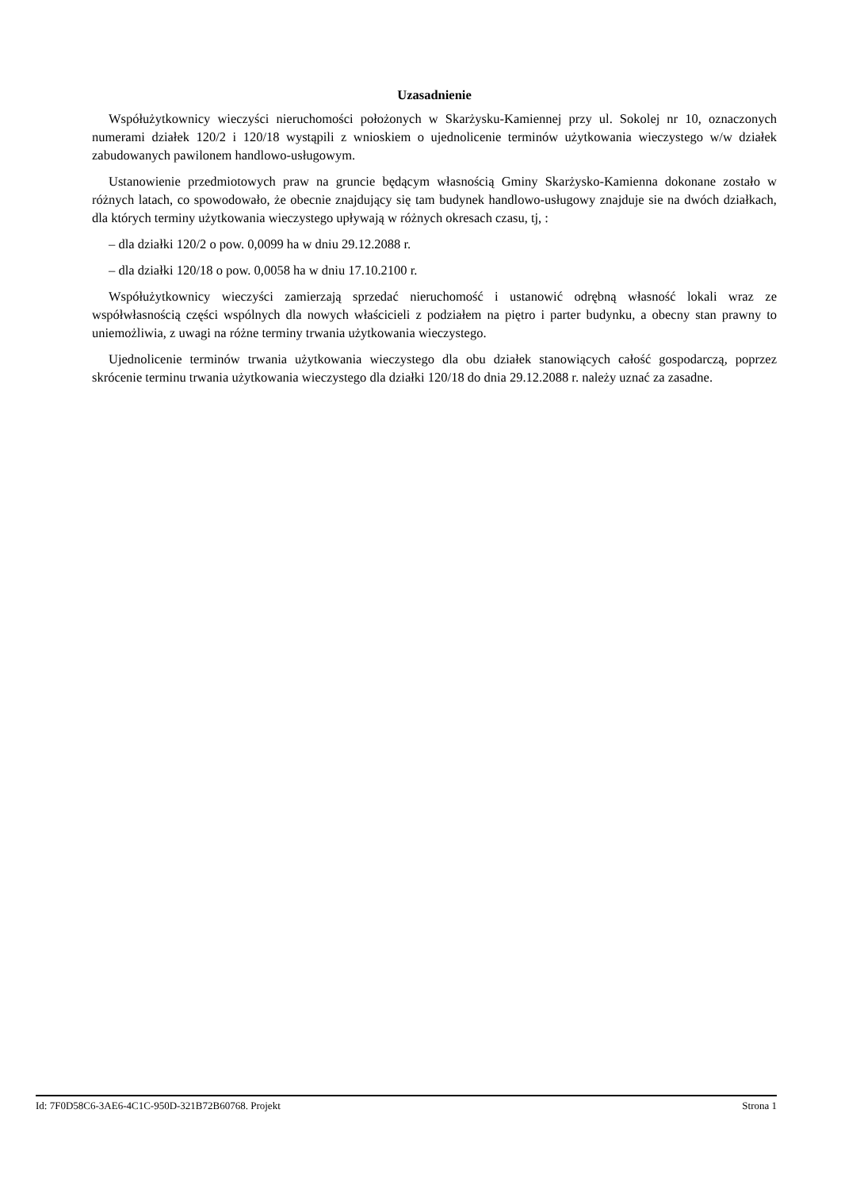Uzasadnienie
Współużytkownicy wieczyści nieruchomości położonych w Skarżysku-Kamiennej przy ul. Sokolej nr 10, oznaczonych numerami działek 120/2 i 120/18 wystąpili z wnioskiem o ujednolicenie terminów użytkowania wieczystego w/w działek zabudowanych pawilonem handlowo-usługowym.
Ustanowienie przedmiotowych praw na gruncie będącym własnością Gminy Skarżysko-Kamienna dokonane zostało w różnych latach, co spowodowało, że obecnie znajdujący się tam budynek handlowo-usługowy znajduje sie na dwóch działkach, dla których terminy użytkowania wieczystego upływają w różnych okresach czasu, tj, :
– dla działki 120/2 o pow. 0,0099 ha w dniu 29.12.2088 r.
– dla działki 120/18 o pow. 0,0058 ha w dniu 17.10.2100 r.
Współużytkownicy wieczyści zamierzają sprzedać nieruchomość i ustanowić odrębną własność lokali wraz ze współwłasnością części wspólnych dla nowych właścicieli z podziałem na piętro i parter budynku, a obecny stan prawny to uniemożliwia, z uwagi na różne terminy trwania użytkowania wieczystego.
Ujednolicenie terminów trwania użytkowania wieczystego dla obu działek stanowiących całość gospodarczą, poprzez skrócenie terminu trwania użytkowania wieczystego dla działki 120/18 do dnia 29.12.2088 r. należy uznać za zasadne.
Id: 7F0D58C6-3AE6-4C1C-950D-321B72B60768. Projekt Strona 1